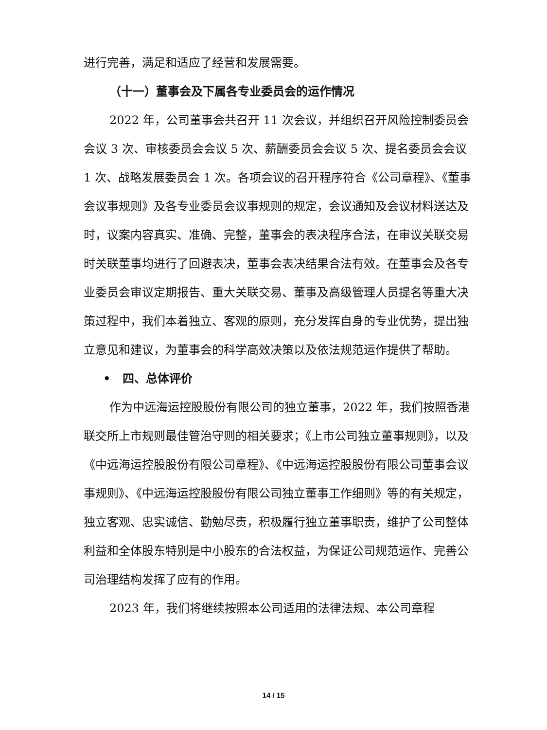进行完善，满足和适应了经营和发展需要。
（十一）董事会及下属各专业委员会的运作情况
2022 年，公司董事会共召开 11 次会议，并组织召开风险控制委员会会议 3 次、审核委员会会议 5 次、薪酬委员会会议 5 次、提名委员会会议 1 次、战略发展委员会 1 次。各项会议的召开程序符合《公司章程》、《董事会议事规则》及各专业委员会议事规则的规定，会议通知及会议材料送达及时，议案内容真实、准确、完整，董事会的表决程序合法，在审议关联交易时关联董事均进行了回避表决，董事会表决结果合法有效。在董事会及各专业委员会审议定期报告、重大关联交易、董事及高级管理人员提名等重大决策过程中，我们本着独立、客观的原则，充分发挥自身的专业优势，提出独立意见和建议，为董事会的科学高效决策以及依法规范运作提供了帮助。
• 四、总体评价
作为中远海运控股股份有限公司的独立董事，2022 年，我们按照香港联交所上市规则最佳管治守则的相关要求；《上市公司独立董事规则》，以及《中远海运控股股份有限公司章程》、《中远海运控股股份有限公司董事会议事规则》、《中远海运控股股份有限公司独立董事工作细则》等的有关规定，独立客观、忠实诚信、勤勉尽责，积极履行独立董事职责，维护了公司整体利益和全体股东特别是中小股东的合法权益，为保证公司规范运作、完善公司治理结构发挥了应有的作用。
2023 年，我们将继续按照本公司适用的法律法规、本公司章程
14 / 15